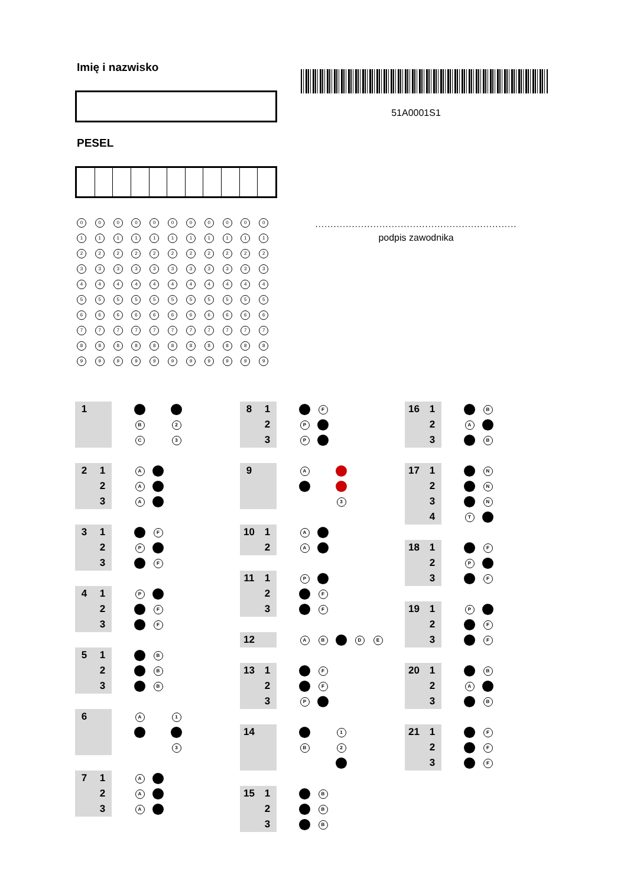Imię i nazwisko
PESEL
| 0 | 0 | 0 | 0 | 0 | 0 | 0 | 0 | 0 | 0 | 0 |
| 1 | 1 | 1 | 1 | 1 | 1 | 1 | 1 | 1 | 1 | 1 |
| 2 | 2 | 2 | 2 | 2 | 2 | 2 | 2 | 2 | 2 | 2 |
| 3 | 3 | 3 | 3 | 3 | 3 | 3 | 3 | 3 | 3 | 3 |
| 4 | 4 | 4 | 4 | 4 | 4 | 4 | 4 | 4 | 4 | 4 |
| 5 | 5 | 5 | 5 | 5 | 5 | 5 | 5 | 5 | 5 | 5 |
| 6 | 6 | 6 | 6 | 6 | 6 | 6 | 6 | 6 | 6 | 6 |
| 7 | 7 | 7 | 7 | 7 | 7 | 7 | 7 | 7 | 7 | 7 |
| 8 | 8 | 8 | 8 | 8 | 8 | 8 | 8 | 8 | 8 | 8 |
| 9 | 9 | 9 | 9 | 9 | 9 | 9 | 9 | 9 | 9 | 9 |
51A0001S1
..................................................................
podpis zawodnika
| 1 | | | | | |
| | | | B | | 2 |
| | | | C | | 3 |
| 2 | 1 | | A | |
| | 2 | | A | |
| | 3 | | A | |
| 3 | 1 | | | F |
| | 2 | | P | |
| | 3 | | | F |
| 4 | 1 | | P | |
| | 2 | | | F |
| | 3 | | | F |
| 5 | 1 | | | B |
| | 2 | | | B |
| | 3 | | | B |
| 6 | | | A | | 1 |
| | | | | | 3 |
| 7 | 1 | | A | |
| | 2 | | A | |
| | 3 | | A | |
| 8 | 1 | | | F |
| | 2 | | P | |
| | 3 | | P | |
| 9 | | | A | | |
| | | | | | 3 |
| 10 | 1 | | A | |
| | 2 | | A | |
| 11 | 1 | | P | |
| | 2 | | | F |
| | 3 | | | F |
| 12 | | | A | B | | D | E |
| 13 | 1 | | | F |
| | 2 | | | F |
| | 3 | | P | |
| 14 | | | | | 1 |
| | | | B | | 2 |
| 15 | 1 | | | B |
| | 2 | | | B |
| | 3 | | | B |
| 16 | 1 | | | B |
| | 2 | | A | |
| | 3 | | | B |
| 17 | 1 | | | N |
| | 2 | | | N |
| | 3 | | | N |
| | 4 | | T | |
| 18 | 1 | | | F |
| | 2 | | P | |
| | 3 | | | F |
| 19 | 1 | | P | |
| | 2 | | | F |
| | 3 | | | F |
| 20 | 1 | | | B |
| | 2 | | A | |
| | 3 | | | B |
| 21 | 1 | | | F |
| | 2 | | | F |
| | 3 | | | F |